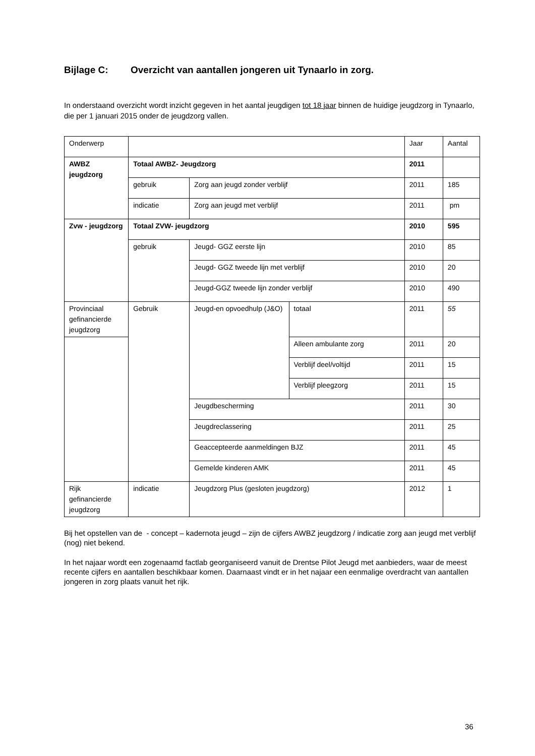Bijlage C: Overzicht van aantallen jongeren uit Tynaarlo in zorg.
In onderstaand overzicht wordt inzicht gegeven in het aantal jeugdigen tot 18 jaar binnen de huidige jeugdzorg in Tynaarlo, die per 1 januari 2015 onder de jeugdzorg vallen.
| Onderwerp | | | | Jaar | Aantal |
| AWBZ jeugdzorg | Totaal AWBZ- Jeugdzorg | | | 2011 | |
| | gebruik | Zorg aan jeugd zonder verblijf | | 2011 | 185 |
| | indicatie | Zorg aan jeugd met verblijf | | 2011 | pm |
| Zvw - jeugdzorg | Totaal ZVW- jeugdzorg | | | 2010 | 595 |
| | gebruik | Jeugd- GGZ eerste lijn | | 2010 | 85 |
| | | Jeugd- GGZ tweede lijn met verblijf | | 2010 | 20 |
| | | Jeugd-GGZ tweede lijn zonder verblijf | | 2010 | 490 |
| Provinciaal gefinancierde jeugdzorg | Gebruik | Jeugd-en opvoedhulp (J&O) | totaal | 2011 | 55 |
| | | | Alleen ambulante zorg | 2011 | 20 |
| | | | Verblijf deel/voltijd | 2011 | 15 |
| | | | Verblijf pleegzorg | 2011 | 15 |
| | | Jeugdbescherming | | 2011 | 30 |
| | | Jeugdreclassering | | 2011 | 25 |
| | | Geaccepteerde aanmeldingen BJZ | | 2011 | 45 |
| | | Gemelde kinderen AMK | | 2011 | 45 |
| Rijk gefinancierde jeugdzorg | indicatie | Jeugdzorg Plus (gesloten jeugdzorg) | | 2012 | 1 |
Bij het opstellen van de - concept – kadernota jeugd – zijn de cijfers AWBZ jeugdzorg / indicatie zorg aan jeugd met verblijf (nog) niet bekend.
In het najaar wordt een zogenaamd factlab georganiseerd vanuit de Drentse Pilot Jeugd met aanbieders, waar de meest recente cijfers en aantallen beschikbaar komen. Daarnaast vindt er in het najaar een eenmalige overdracht van aantallen jongeren in zorg plaats vanuit het rijk.
36